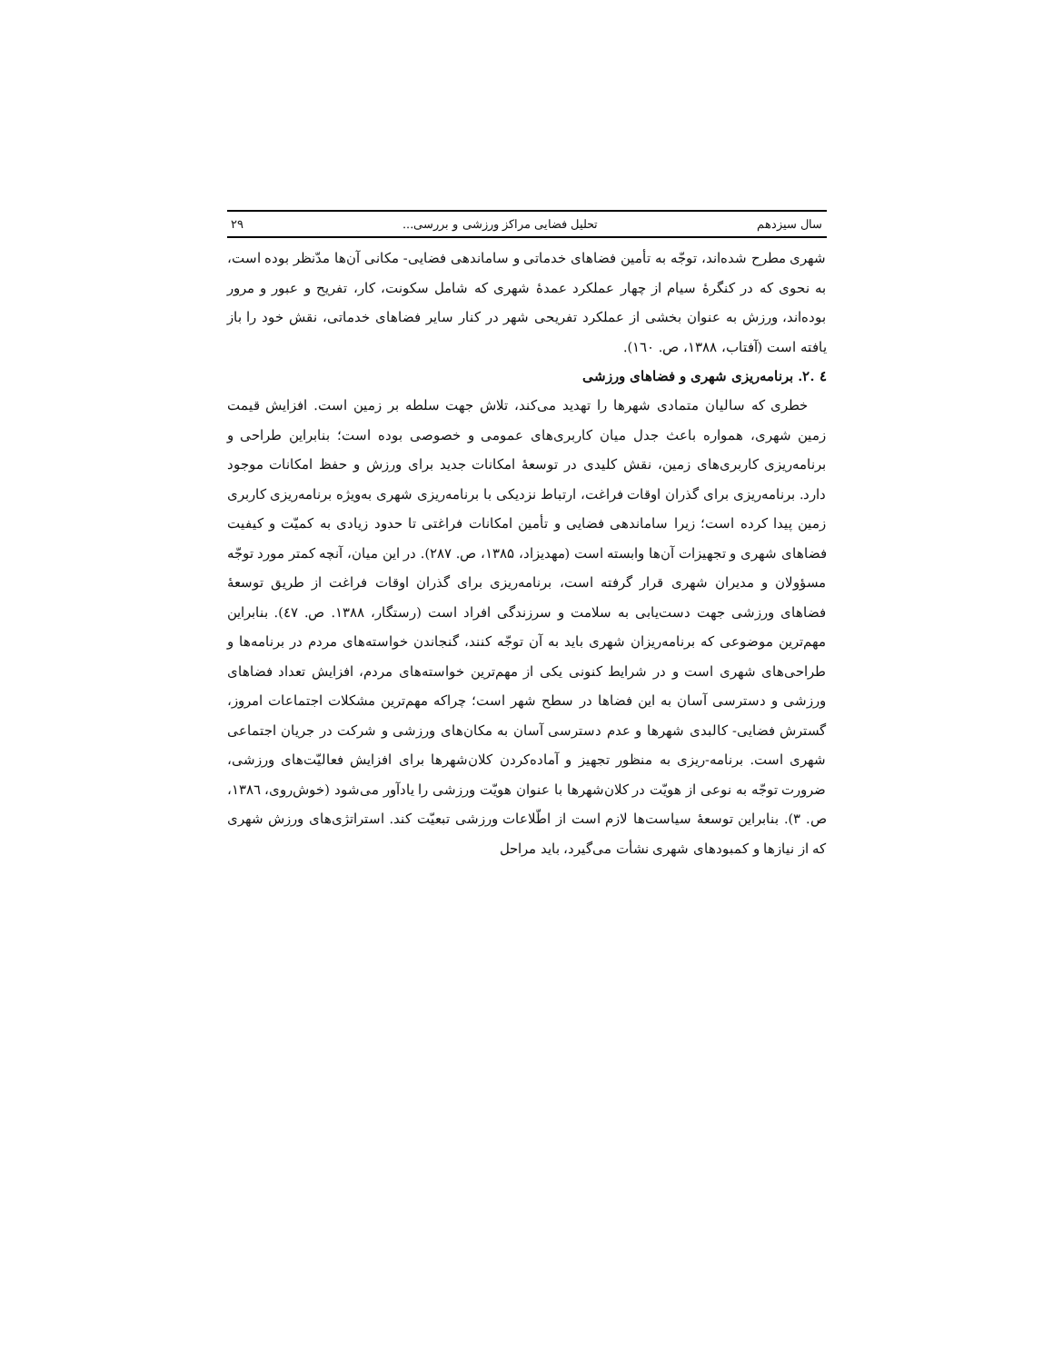سال سیزدهم تحلیل فضایی مراکز ورزشی و بررسی... ۲۹
شهری مطرح شده‌اند، توجّه به تأمین فضاهای خدماتی و ساماندهی فضایی- مکانی آن‌ها مدّنظر بوده است، به نحوی که در کنگرهٔ سیام از چهار عملکرد عمدهٔ شهری که شامل سکونت، کار، تفریح و عبور و مرور بوده‌اند، ورزش به عنوان بخشی از عملکرد تفریحی شهر در کنار سایر فضاهای خدماتی، نقش خود را باز یافته است (آفتاب، ۱۳۸۸، ص. ۱٦۰).
٤ .۲. برنامه‌ریزی شهری و فضاهای ورزشی
خطری که سالیان متمادی شهرها را تهدید می‌کند، تلاش جهت سلطه بر زمین است. افزایش قیمت زمین شهری، همواره باعث جدل میان کاربری‌های عمومی و خصوصی بوده است؛ بنابراین طراحی و برنامه‌ریزی کاربری‌های زمین، نقش کلیدی در توسعهٔ امکانات جدید برای ورزش و حفظ امکانات موجود دارد. برنامه‌ریزی برای گذران اوقات فراغت، ارتباط نزدیکی با برنامه‌ریزی شهری به‌ویژه برنامه‌ریزی کاربری زمین پیدا کرده است؛ زیرا ساماندهی فضایی و تأمین امکانات فراغتی تا حدود زیادی به کمیّت و کیفیت فضاهای شهری و تجهیزات آن‌ها وابسته است (مهدیزاد، ۱۳۸۵، ص. ۲۸۷). در این میان، آنچه کمتر مورد توجّه مسؤولان و مدیران شهری قرار گرفته است، برنامه‌ریزی برای گذران اوقات فراغت از طریق توسعهٔ فضاهای ورزشی جهت دست‌یابی به سلامت و سرزندگی افراد است (رستگار، ۱۳۸۸. ص. ٤۷). بنابراین مهم‌ترین موضوعی که برنامه‌ریزان شهری باید به آن توجّه کنند، گنجاندن خواسته‌های مردم در برنامه‌ها و طراحی‌های شهری است و در شرایط کنونی یکی از مهم‌ترین خواسته‌های مردم، افزایش تعداد فضاهای ورزشی و دسترسی آسان به این فضاها در سطح شهر است؛ چراکه مهم‌ترین مشکلات اجتماعات امروز، گسترش فضایی- کالبدی شهرها و عدم دسترسی آسان به مکان‌های ورزشی و شرکت در جریان اجتماعی شهری است. برنامه-ریزی به منظور تجهیز و آماده‌کردن کلان‌شهرها برای افزایش فعالیّت‌های ورزشی، ضرورت توجّه به نوعی از هویّت در کلان‌شهرها با عنوان هویّت ورزشی را یادآور می‌شود (خوش‌روی، ۱۳۸٦، ص. ۳). بنابراین توسعهٔ سیاست‌ها لازم است از اطّلاعات ورزشی تبعیّت کند. استراتژی‌های ورزش شهری که از نیازها و کمبودهای شهری نشأت می‌گیرد، باید مراحل